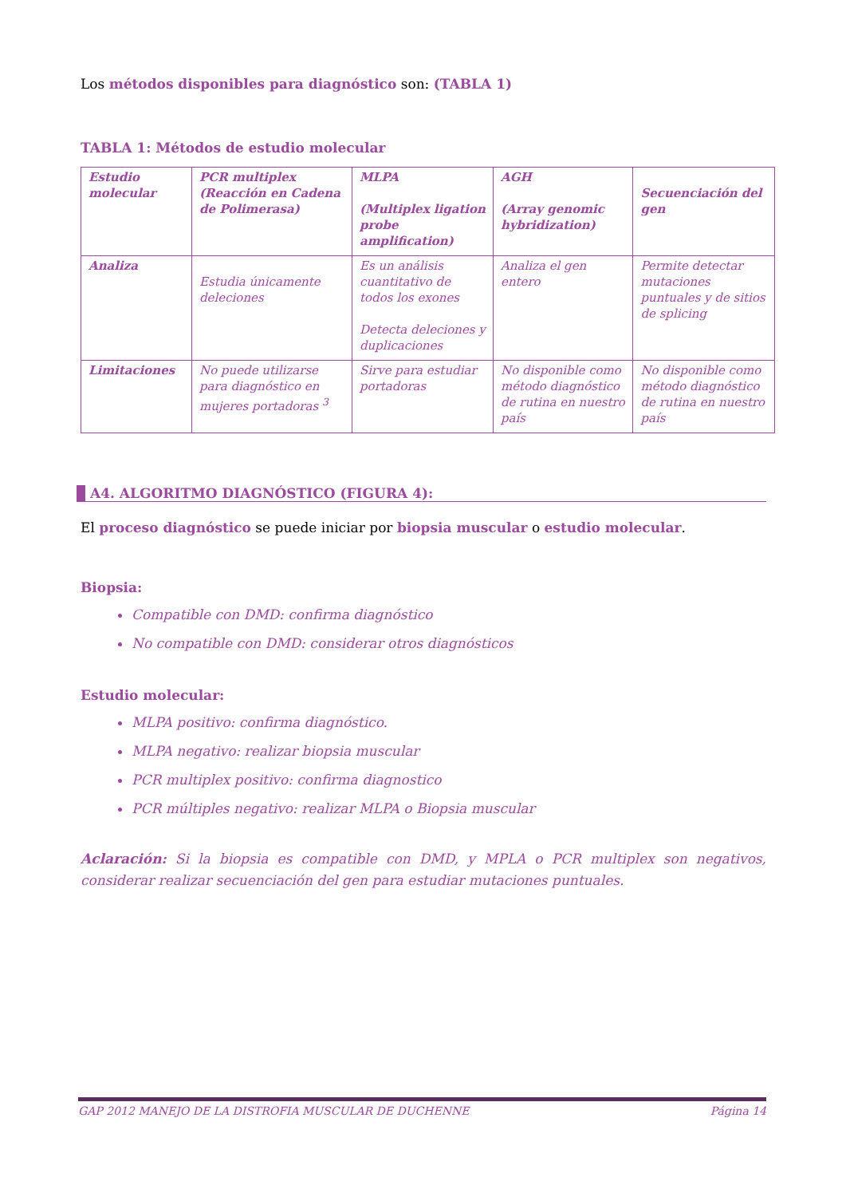Los métodos disponibles para diagnóstico son: (TABLA 1)
TABLA 1: Métodos de estudio molecular
| Estudio molecular | PCR multiplex (Reacción en Cadena de Polimerasa) | MLPA (Multiplex ligation probe amplification) | AGH (Array genomic hybridization) | Secuenciación del gen |
| Analiza | Estudia únicamente deleciones | Es un análisis cuantitativo de todos los exones Detecta deleciones y duplicaciones | Analiza el gen entero | Permite detectar mutaciones puntuales y de sitios de splicing |
| Limitaciones | No puede utilizarse para diagnóstico en mujeres portadoras <sup>3</sup> | Sirve para estudiar portadoras | No disponible como método diagnóstico de rutina en nuestro país | No disponible como método diagnóstico de rutina en nuestro país |
A4. ALGORITMO DIAGNÓSTICO (FIGURA 4):
El proceso diagnóstico se puede iniciar por biopsia muscular o estudio molecular.
Biopsia:
Compatible con DMD: confirma diagnóstico
No compatible con DMD: considerar otros diagnósticos
Estudio molecular:
MLPA positivo: confirma diagnóstico.
MLPA negativo: realizar biopsia muscular
PCR multiplex positivo: confirma diagnostico
PCR múltiples negativo: realizar MLPA o Biopsia muscular
Aclaración: Si la biopsia es compatible con DMD, y MPLA o PCR multiplex son negativos, considerar realizar secuenciación del gen para estudiar mutaciones puntuales.
GAP 2012 MANEJO DE LA DISTROFIA MUSCULAR DE DUCHENNE Página 14